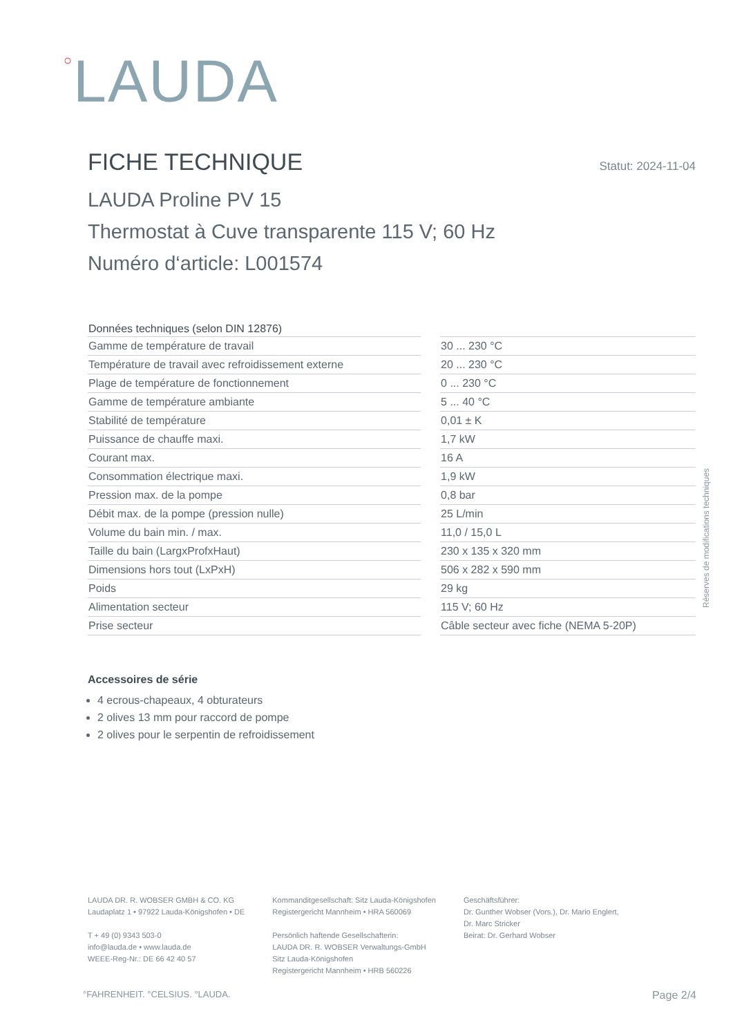○LAUDA
FICHE TECHNIQUE Statut: 2024-11-04
LAUDA Proline PV 15
Thermostat à Cuve transparente 115 V; 60 Hz
Numéro d‘article: L001574
| Données techniques (selon DIN 12876) | | |
| --- | --- | --- |
| Gamme de température de travail | | 30 ... 230 °C |
| Température de travail avec refroidissement externe | | 20 ... 230 °C |
| Plage de température de fonctionnement | | 0 ... 230 °C |
| Gamme de température ambiante | | 5 ... 40 °C |
| Stabilité de température | | 0,01 ± K |
| Puissance de chauffe maxi. | | 1,7 kW |
| Courant max. | | 16 A |
| Consommation électrique maxi. | | 1,9 kW |
| Pression max. de la pompe | | 0,8 bar |
| Débit max. de la pompe (pression nulle) | | 25 L/min |
| Volume du bain min. / max. | | 11,0 / 15,0 L |
| Taille du bain (LargxProfxHaut) | | 230 x 135 x 320 mm |
| Dimensions hors tout (LxPxH) | | 506 x 282 x 590 mm |
| Poids | | 29 kg |
| Alimentation secteur | | 115 V; 60 Hz |
| Prise secteur | | Câble secteur avec fiche (NEMA 5-20P) |
Accessoires de série
4 ecrous-chapeaux, 4 obturateurs
2 olives 13 mm pour raccord de pompe
2 olives pour le serpentin de refroidissement
Réserves de modifications techniques
LAUDA DR. R. WOBSER GMBH & CO. KG
Laudaplatz 1 • 97922 Lauda-Königshofen • DE
T + 49 (0) 9343 503-0
info@lauda.de • www.lauda.de
WEEE-Reg-Nr.: DE 66 42 40 57
Kommanditgesellschaft: Sitz Lauda-Königshofen
Registergericht Mannheim • HRA 560069
Persönlich haftende Gesellschafterin:
LAUDA DR. R. WOBSER Verwaltungs-GmbH
Sitz Lauda-Königshofen
Registergericht Mannheim • HRB 560226
Geschäftsführer:
Dr. Gunther Wobser (Vors.), Dr. Mario Englert,
Dr. Marc Stricker
Beirat: Dr. Gerhard Wobser
°FAHRENHEIT. °CELSIUS. °LAUDA. Page 2/4